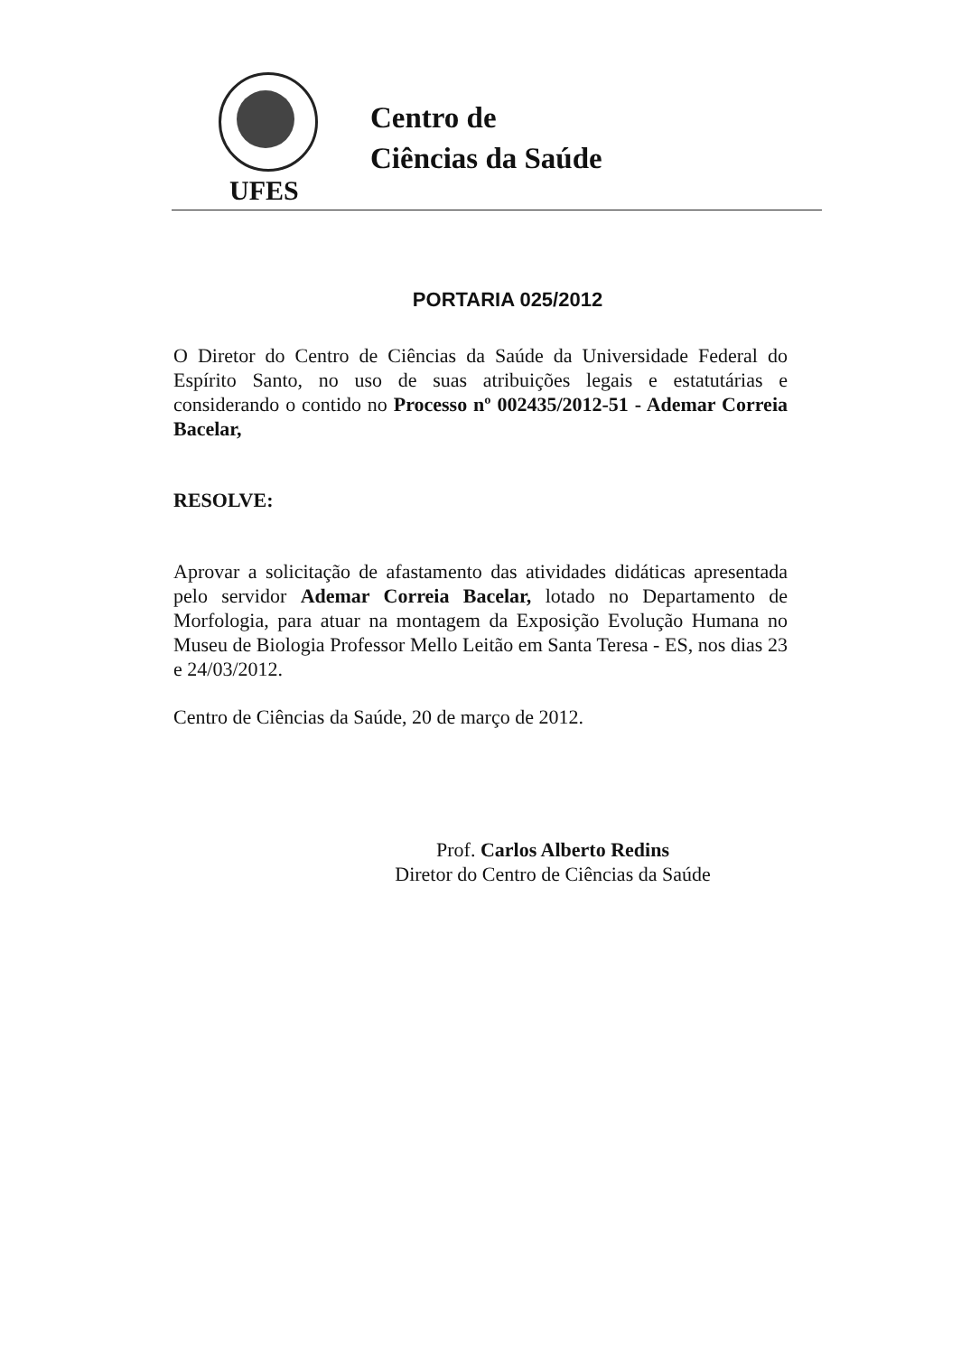Centro de
Ciências da Saúde
UFES
PORTARIA 025/2012
O Diretor do Centro de Ciências da Saúde da Universidade Federal do Espírito Santo, no uso de suas atribuições legais e estatutárias e considerando o contido no Processo nº 002435/2012-51 - Ademar Correia Bacelar,
RESOLVE:
Aprovar a solicitação de afastamento das atividades didáticas apresentada pelo servidor Ademar Correia Bacelar, lotado no Departamento de Morfologia, para atuar na montagem da Exposição Evolução Humana no Museu de Biologia Professor Mello Leitão em Santa Teresa - ES, nos dias 23 e 24/03/2012.
Centro de Ciências da Saúde, 20 de março de 2012.
Prof. Carlos Alberto Redins
Diretor do Centro de Ciências da Saúde